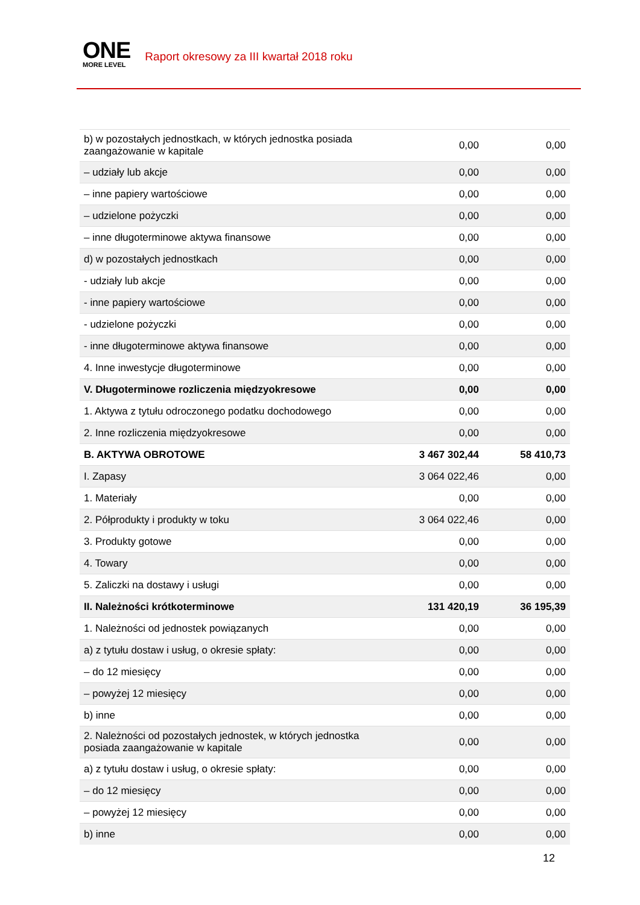ONE
MORE LEVEL
Raport okresowy za III kwartał 2018 roku
| b) w pozostałych jednostkach, w których jednostka posiada zaangażowanie w kapitale | 0,00 | 0,00 |
| – udziały lub akcje | 0,00 | 0,00 |
| – inne papiery wartościowe | 0,00 | 0,00 |
| – udzielone pożyczki | 0,00 | 0,00 |
| – inne długoterminowe aktywa finansowe | 0,00 | 0,00 |
| d) w pozostałych jednostkach | 0,00 | 0,00 |
| - udziały lub akcje | 0,00 | 0,00 |
| - inne papiery wartościowe | 0,00 | 0,00 |
| - udzielone pożyczki | 0,00 | 0,00 |
| - inne długoterminowe aktywa finansowe | 0,00 | 0,00 |
| 4. Inne inwestycje długoterminowe | 0,00 | 0,00 |
| V. Długoterminowe rozliczenia międzyokresowe | 0,00 | 0,00 |
| 1. Aktywa z tytułu odroczonego podatku dochodowego | 0,00 | 0,00 |
| 2. Inne rozliczenia międzyokresowe | 0,00 | 0,00 |
| B. AKTYWA OBROTOWE | 3 467 302,44 | 58 410,73 |
| I. Zapasy | 3 064 022,46 | 0,00 |
| 1. Materiały | 0,00 | 0,00 |
| 2. Półprodukty i produkty w toku | 3 064 022,46 | 0,00 |
| 3. Produkty gotowe | 0,00 | 0,00 |
| 4. Towary | 0,00 | 0,00 |
| 5. Zaliczki na dostawy i usługi | 0,00 | 0,00 |
| II. Należności krótkoterminowe | 131 420,19 | 36 195,39 |
| 1. Należności od jednostek powiązanych | 0,00 | 0,00 |
| a) z tytułu dostaw i usług, o okresie spłaty: | 0,00 | 0,00 |
| – do 12 miesięcy | 0,00 | 0,00 |
| – powyżej 12 miesięcy | 0,00 | 0,00 |
| b) inne | 0,00 | 0,00 |
| 2. Należności od pozostałych jednostek, w których jednostka posiada zaangażowanie w kapitale | 0,00 | 0,00 |
| a) z tytułu dostaw i usług, o okresie spłaty: | 0,00 | 0,00 |
| – do 12 miesięcy | 0,00 | 0,00 |
| – powyżej 12 miesięcy | 0,00 | 0,00 |
| b) inne | 0,00 | 0,00 |
12